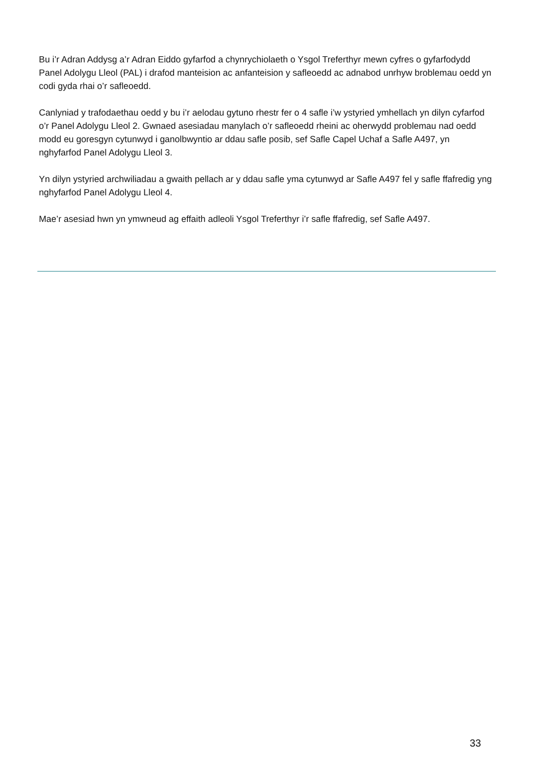Bu i’r Adran Addysg a’r Adran Eiddo gyfarfod a chynrychiolaeth o Ysgol Treferthyr mewn cyfres o gyfarfodydd Panel Adolygu Lleol (PAL) i drafod manteision ac anfanteision y safleoedd ac adnabod unrhyw broblemau oedd yn codi gyda rhai o’r safleoedd.
Canlyniad y trafodaethau oedd y bu i’r aelodau gytuno rhestr fer o 4 safle i’w ystyried ymhellach yn dilyn cyfarfod o’r Panel Adolygu Lleol 2. Gwnaed asesiadau manylach o’r safleoedd rheini ac oherwydd problemau nad oedd modd eu goresgyn cytunwyd i ganolbwyntio ar ddau safle posib, sef Safle Capel Uchaf a Safle A497, yn nghyfarfod Panel Adolygu Lleol 3.
Yn dilyn ystyried archwiliadau a gwaith pellach ar y ddau safle yma cytunwyd ar Safle A497 fel y safle ffafredig yng nghyfarfod Panel Adolygu Lleol 4.
Mae’r asesiad hwn yn ymwneud ag effaith adleoli Ysgol Treferthyr i’r safle ffafredig, sef Safle A497.
33